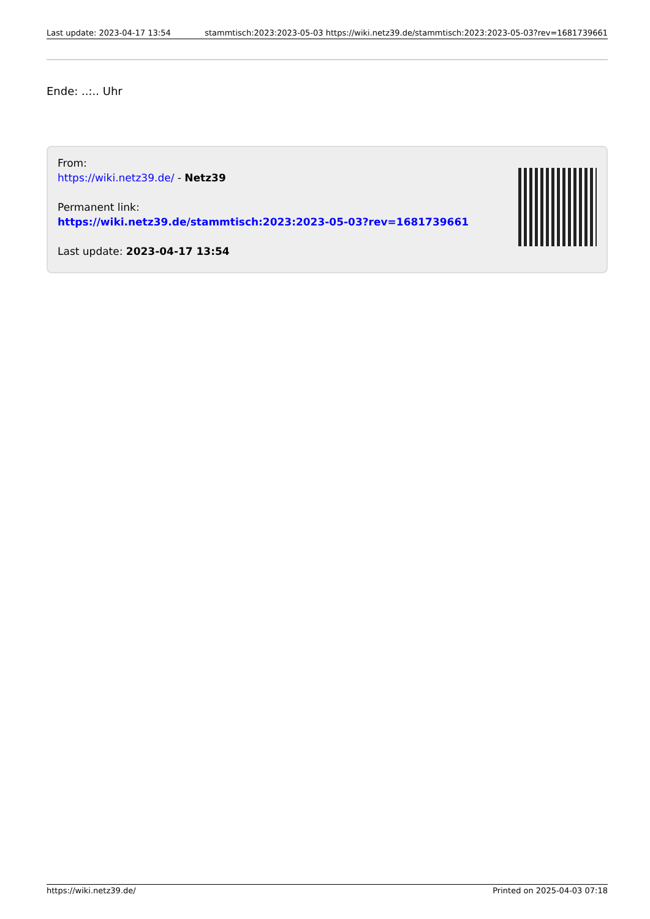Last update: 2023-04-17 13:54 stammtisch:2023:2023-05-03 https://wiki.netz39.de/stammtisch:2023:2023-05-03?rev=1681739661
Ende: ..:.. Uhr
From:
https://wiki.netz39.de/ - Netz39
Permanent link:
https://wiki.netz39.de/stammtisch:2023:2023-05-03?rev=1681739661
Last update: 2023-04-17 13:54
https://wiki.netz39.de/ Printed on 2025-04-03 07:18